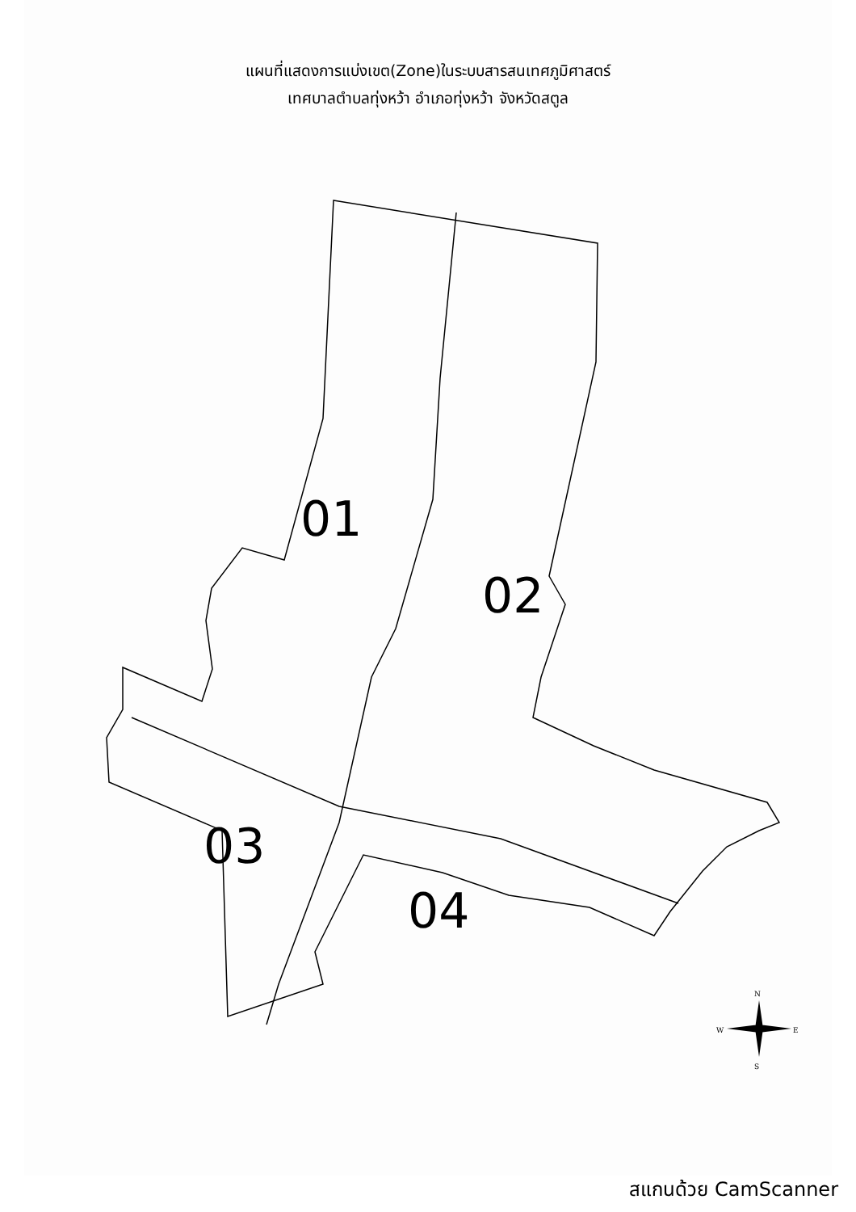แผนที่แสดงการแบ่งเขต(Zone)ในระบบสารสนเทศภูมิศาสตร์
เทศบาลตำบลทุ่งหว้า อำเภอทุ่งหว้า จังหวัดสตูล
01
02
03
04
N
W
E
S
สแกนด้วย CamScanner